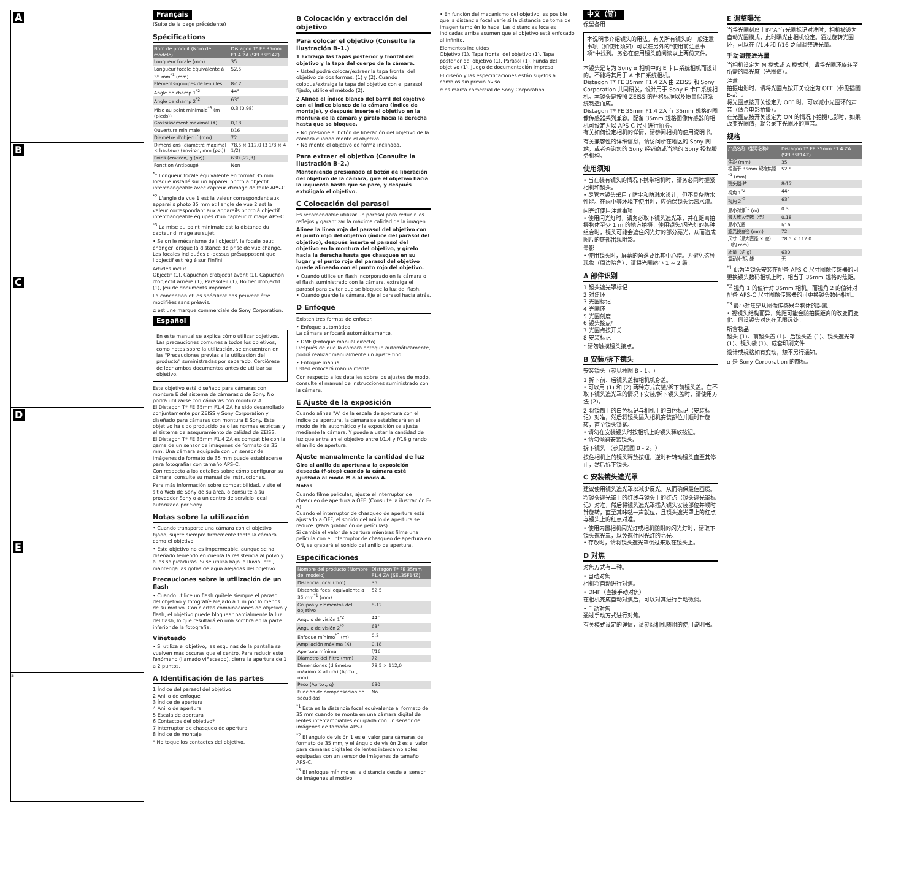A
B
C
D
E
a
Français
(Suite de la page précédente)
Spécifications
| Nom de produit (Nom de modèle) | Distagon T* FE 35mm F1.4 ZA (SEL35F14Z) |
| --- | --- |
| Longueur focale (mm) | 35 |
| Longueur focale équivalente à 35 mm<sup>*1</sup> (mm) | 52,5 |
| Eléments-groupes de lentilles | 8-12 |
| Angle de champ 1<sup>*2</sup> | 44° |
| Angle de champ 2<sup>*2</sup> | 63° |
| Mise au point minimale<sup>*3</sup> (m (pieds)) | 0,3 (0,98) |
| Grossissement maximal (X) | 0,18 |
| Ouverture minimale | f/16 |
| Diamètre d'objectif (mm) | 72 |
| Dimensions (diamètre maximal × hauteur) (environ, mm (po.)) | 78,5 × 112,0 (3 1/8 × 4 1/2) |
| Poids (environ, g (oz)) | 630 (22,3) |
| Fonction Antibougé | Non |
<sup>*1</sup> Longueur focale équivalente en format 35 mm lorsque installé sur un appareil photo à objectif interchangeable avec capteur d'image de taille APS-C.
<sup>*2</sup> L'angle de vue 1 est la valeur correspondant aux appareils photo 35 mm et l'angle de vue 2 est la valeur correspondant aux appareils photo à objectif interchangeable équipés d'un capteur d'image APS-C.
<sup>*3</sup> La mise au point minimale est la distance du capteur d'image au sujet.
• Selon le mécanisme de l'objectif, la focale peut changer lorsque la distance de prise de vue change. Les focales indiquées ci-dessus présupposent que l'objectif est réglé sur l'infini.
Articles inclus
Objectif (1), Capuchon d'objectif avant (1), Capuchon d'objectif arrière (1), Parasoleil (1), Boîtier d'objectif (1), Jeu de documents imprimés
La conception et les spécifications peuvent être modifiées sans préavis.
α est une marque commerciale de Sony Corporation.
Español
En este manual se explica cómo utilizar objetivos. Las precauciones comunes a todos los objetivos, como notas sobre la utilización, se encuentran en las "Precauciones previas a la utilización del producto" suministradas por separado. Cerciórese de leer ambos documentos antes de utilizar su objetivo.
Este objetivo está diseñado para cámaras con montura E del sistema de cámaras α de Sony. No podrá utilizarse con cámaras con montura A.
El Distagon T* FE 35mm F1.4 ZA ha sido desarrollado conjuntamente por ZEISS y Sony Corporation y diseñado para cámaras con montura E Sony. Este objetivo ha sido producido bajo las normas estrictas y el sistema de aseguramiento de calidad de ZEISS.
El Distagon T* FE 35mm F1.4 ZA es compatible con la gama de un sensor de imágenes de formato de 35 mm. Una cámara equipada con un sensor de imágenes de formato de 35 mm puede establecerse para fotografiar con tamaño APS-C.
Con respecto a los detalles sobre cómo configurar su cámara, consulte su manual de instrucciones.
Para más información sobre compatibilidad, visite el sitio Web de Sony de su área, o consulte a su proveedor Sony o a un centro de servicio local autorizado por Sony.
Notas sobre la utilización
• Cuando transporte una cámara con el objetivo fijado, sujete siempre firmemente tanto la cámara como el objetivo.
• Este objetivo no es impermeable, aunque se ha diseñado teniendo en cuenta la resistencia al polvo y a las salpicaduras. Si se utiliza bajo la lluvia, etc., mantenga las gotas de agua alejadas del objetivo.
Precauciones sobre la utilización de un flash
• Cuando utilice un flash quítele siempre el parasol del objetivo y fotografíe alejado a 1 m por lo menos de su motivo. Con ciertas combinaciones de objetivo y flash, el objetivo puede bloquear parcialmente la luz del flash, lo que resultará en una sombra en la parte inferior de la fotografía.
Viñeteado
• Si utiliza el objetivo, las esquinas de la pantalla se vuelven más oscuras que el centro. Para reducir este fenómeno (llamado viñeteado), cierre la apertura de 1 a 2 puntos.
A Identificación de las partes
1 Índice del parasol del objetivo
2 Anillo de enfoque
3 Índice de apertura
4 Anillo de apertura
5 Escala de apertura
6 Contactos del objetivo*
7 Interruptor de chasqueo de apertura
8 Índice de montaje
* No toque los contactos del objetivo.
B Colocación y extracción del objetivo
Para colocar el objetivo (Consulte la ilustración B–1.)
1 Extraiga las tapas posterior y frontal del objetivo y la tapa del cuerpo de la cámara.
• Usted podrá colocar/extraer la tapa frontal del objetivo de dos formas, (1) y (2). Cuando coloque/extraiga la tapa del objetivo con el parasol fijado, utilice el método (2).
2 Alinee el índice blanco del barril del objetivo con el índice blanco de la cámara (índice de montaje), y después inserte el objetivo en la montura de la cámara y gírelo hacia la derecha hasta que se bloquee.
• No presione el botón de liberación del objetivo de la cámara cuando monte el objetivo.
• No monte el objetivo de forma inclinada.
Para extraer el objetivo (Consulte la ilustración B–2.)
Manteniendo presionado el botón de liberación del objetivo de la cámara, gire el objetivo hacia la izquierda hasta que se pare, y después extráigalo el objetivo.
C Colocación del parasol
Es recomendable utilizar un parasol para reducir los reflejos y garantizar la máxima calidad de la imagen.
Alinee la línea roja del parasol del objetivo con el punto rojo del objetivo (índice del parasol del objetivo), después inserte el parasol del objetivo en la montura del objetivo, y gírelo hacia la derecha hasta que chasquee en su lugar y el punto rojo del parasol del objetivo quede alineado con el punto rojo del objetivo.
• Cuando utilice un flash incorporado en la cámara o el flash suministrado con la cámara, extraiga el parasol para evitar que se bloquee la luz del flash.
• Cuando guarde la cámara, fije el parasol hacia atrás.
D Enfoque
Existen tres formas de enfocar.
• Enfoque automático
La cámara enfocará automáticamente.
• DMF (Enfoque manual directo)
Después de que la cámara enfoque automáticamente, podrá realizar manualmente un ajuste fino.
• Enfoque manual
Usted enfocará manualmente.
Con respecto a los detalles sobre los ajustes de modo, consulte el manual de instrucciones suministrado con la cámara.
E Ajuste de la exposición
Cuando alinee "A" de la escala de apertura con el índice de apertura, la cámara se establecerá en el modo de iris automático y la exposición se ajusta mediante la cámara. Y puede ajustar la cantidad de luz que entra en el objetivo entre f/1,4 y f/16 girando el anillo de apertura.
Ajuste manualmente la cantidad de luz
Gire el anillo de apertura a la exposición deseada (f-stop) cuando la cámara esté ajustada al modo M o al modo A.
Notas
Cuando filme películas, ajuste el interruptor de chasqueo de apertura a OFF. (Consulte la ilustración E-a)
Cuando el interruptor de chasqueo de apertura está ajustado a OFF, el sonido del anillo de apertura se reduce. (Para grabación de películas)
Si cambia el valor de apertura mientras filme una película con el interruptor de chasqueo de apertura en ON, se grabará el sonido del anillo de apertura.
Especificaciones
| Nombre del producto (Nombre del modelo) | Distagon T* FE 35mm F1.4 ZA (SEL35F14Z) |
| --- | --- |
| Distancia focal (mm) | 35 |
| Distancia focal equivalente a 35 mm<sup>*1</sup> (mm) | 52,5 |
| Grupos y elementos del objetivo | 8-12 |
| Ángulo de visión 1<sup>*2</sup> | 44° |
| Ángulo de visión 2<sup>*2</sup> | 63° |
| Enfoque mínimo<sup>*3</sup> (m) | 0,3 |
| Ampliación máxima (X) | 0,18 |
| Apertura mínima | f/16 |
| Diámetro del filtro (mm) | 72 |
| Dimensiones (diámetro máximo × altura) (Aprox., mm) | 78,5 × 112,0 |
| Peso (Aprox., g) | 630 |
| Función de compensación de sacudidas | No |
<sup>*1</sup> Esta es la distancia focal equivalente al formato de 35 mm cuando se monta en una cámara digital de lentes intercambiables equipada con un sensor de imágenes de tamaño APS-C.
<sup>*2</sup> El ángulo de visión 1 es el valor para cámaras de formato de 35 mm, y el ángulo de visión 2 es el valor para cámaras digitales de lentes intercambiables equipadas con un sensor de imágenes de tamaño APS-C.
<sup>*3</sup> El enfoque mínimo es la distancia desde el sensor de imágenes al motivo.
• En función del mecanismo del objetivo, es posible que la distancia focal varíe si la distancia de toma de imagen también lo hace. Las distancias focales indicadas arriba asumen que el objetivo está enfocado al infinito.
Elementos incluidos
Objetivo (1), Tapa frontal del objetivo (1), Tapa posterior del objetivo (1), Parasol (1), Funda del objetivo (1), Juego de documentación impresa
El diseño y las especificaciones están sujetos a cambios sin previo aviso.
α es marca comercial de Sony Corporation.
中文（简）
保留备用
本说明书介绍镜头的用法。有关所有镜头的一般注意事项（如使用须知）可以在另外的"使用前注意事项"中找到。务必在使用镜头前阅读以上两份文件。
本镜头是专为 Sony α 相机中的 E 卡口系统相机而设计的。不能将其用于 A 卡口系统相机。
Distagon T* FE 35mm F1.4 ZA 由 ZEISS 和 Sony Corporation 共同研发，设计用于 Sony E 卡口系统相机。本镜头是按照 ZEISS 的严格标准以及质量保证系统制造而成。
Distagon T* FE 35mm F1.4 ZA 与 35mm 规格的图像传感器系列兼容。配备 35mm 规格图像传感器的相机可设定为以 APS-C 尺寸进行拍摄。
有关如何设定相机的详情，请参阅相机的使用说明书。
有关兼容性的详细信息，请访问所在地区的 Sony 网站，或者咨询您的 Sony 经销商或当地的 Sony 授权服务机构。
使用须知
• 当在装有镜头的情况下携带相机时，请务必同时握紧相机和镜头。
• 尽管本镜头采用了防尘和防溅水设计，但不具备防水性能。在雨中等环境下使用时，应确保镜头远离水滴。
闪光灯使用注意事项
• 使用闪光灯时，请务必取下镜头遮光罩，并在距离拍摄物体至少 1 m 的地方拍摄。使用镜头/闪光灯的某种组合时，镜头可能会遮住闪光灯的部分亮光，从而造成图片的底部出现阴影。
晕影
• 使用镜头时，屏幕的角落要比其中心暗。为避免这种现象（周边暗角），请将光圈缩小 1 ~ 2 级。
A 部件识别
1 镜头遮光罩标记
2 对焦环
3 光圈标记
4 光圈环
5 光圈刻度
6 镜头接点*
7 光圈点按开关
8 安装标记
* 请勿触摸镜头接点。
B 安装/拆下镜头
安装镜头（参见插图 B - 1。）
1 拆下前、后镜头盖和相机机身盖。
• 可以用 (1) 和 (2) 两种方式安装/拆下前镜头盖。在不取下镜头遮光罩的情况下安装/拆下镜头盖时，请使用方法 (2)。
2 将镜筒上的白色标记与相机上的白色标记（安装标记）对准，然后将镜头插入相机安装部位并顺时针旋转，直至镜头锁紧。
• 请勿在安装镜头时按相机上的镜头释放按钮。
• 请勿倾斜安装镜头。
拆下镜头 （参见插图 B - 2。）
按住相机上的镜头释放按钮，逆时针转动镜头直至其停止，然后拆下镜头。
C 安装镜头遮光罩
建议使用镜头遮光罩以减少反光，从而确保最佳画质。
将镜头遮光罩上的红线与镜头上的红点（镜头遮光罩标记）对准，然后将镜头遮光罩插入镜头安装部位并顺时针旋转，直至其咔哒一声就位，且镜头遮光罩上的红点与镜头上的红点对准。
• 使用内置相机闪光灯或相机随附的闪光灯时，请取下镜头遮光罩，以免遮住闪光灯的亮光。
• 存放时，请将镜头遮光罩倒过来放在镜头上。
D 对焦
对焦方式有三种。
• 自动对焦
相机将自动进行对焦。
• DMF（直接手动对焦）
在相机完成自动对焦后，可以对其进行手动微调。
• 手动对焦
通过手动方式进行对焦。
有关模式设定的详情，请参阅相机随附的使用说明书。
E 调整曝光
当将光圈刻度上的"A"与光圈标记对准时，相机被设为自动光圈模式，此时曝光由相机设定。通过旋转光圈环，可以在 f/1.4 和 f/16 之间调整进光量。
手动调整进光量
当相机设定为 M 模式或 A 模式时，请将光圈环旋转至所需的曝光度（光圈值）。
注意
拍摄电影时，请将光圈点按开关设定为 OFF（参见插图 E-a）。
将光圈点按开关设定为 OFF 时，可以减小光圈环的声音（适合电影拍摄）。
在光圈点按开关设定为 ON 的情况下拍摄电影时，如果改变光圈值，就会录下光圈环的声音。
规格
| 产品名称（型号名称） | Distagon T* FE 35mm F1.4 ZA (SEL35F14Z) |
| --- | --- |
| 焦距 (mm) | 35 |
| 相当于 35mm 规格焦距<sup>*1</sup> (mm) | 52.5 |
| 镜头组-片 | 8-12 |
| 视角 1<sup>*2</sup> | 44° |
| 视角 2<sup>*2</sup> | 63° |
| 最小对焦<sup>*3</sup> (m) | 0.3 |
| 最大放大倍数（倍） | 0.18 |
| 最小光圈 | f/16 |
| 滤光镜直径 (mm) | 72 |
| 尺寸（最大直径 × 高）（约 mm） | 78.5 × 112.0 |
| 质量（约 g） | 630 |
| 震动补偿功能 | 无 |
<sup>*1</sup> 此为当镜头安装在配备 APS-C 尺寸图像传感器的可更换镜头数码相机上时，相当于 35mm 规格的焦距。
<sup>*2</sup> 视角 1 的值针对 35mm 相机，而视角 2 的值针对配备 APS-C 尺寸图像传感器的可更换镜头数码相机。
<sup>*3</sup> 最小对焦是从图像传感器至物体的距离。
• 视镜头结构而异，焦距可能会随拍摄距离的改变而变化。假设镜头对焦在无限远处。
所含物品
镜头 (1)、前镜头盖 (1)、后镜头盖 (1)、镜头遮光罩 (1)、镜头袋 (1)、成套印刷文件
设计或规格如有变动，恕不另行通知。
α 是 Sony Corporation 的商标。